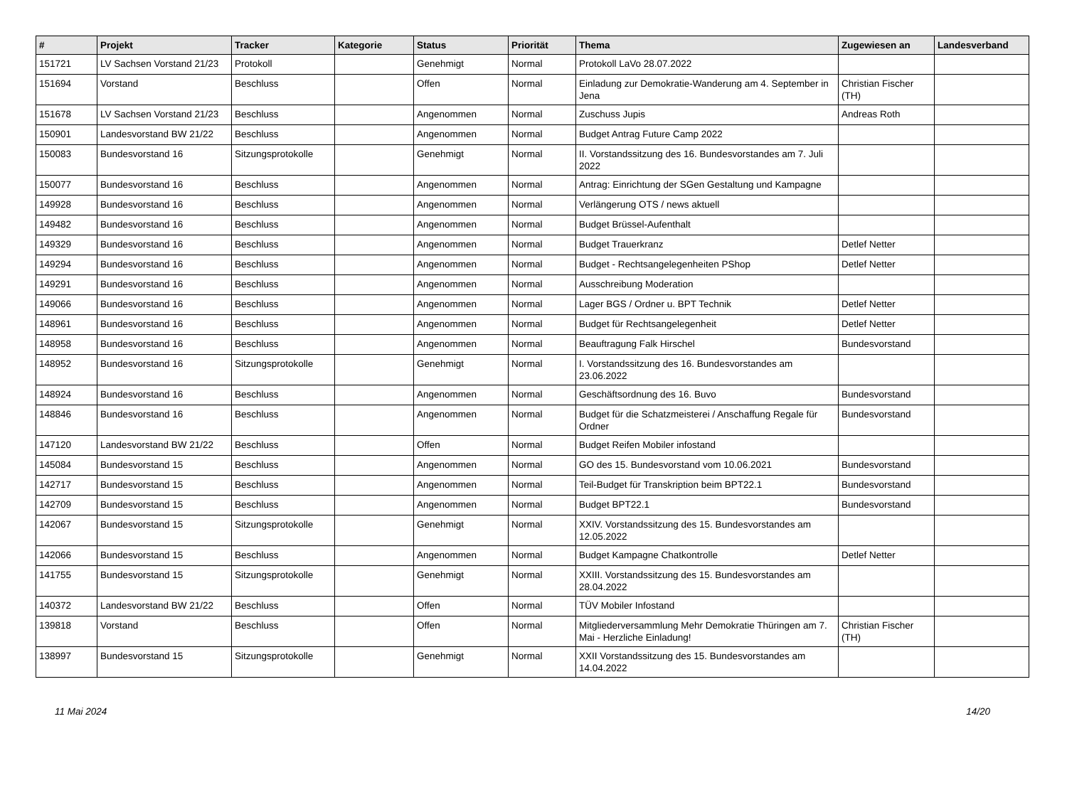| # | Projekt | Tracker | Kategorie | Status | Priorität | Thema | Zugewiesen an | Landesverband |
| --- | --- | --- | --- | --- | --- | --- | --- | --- |
| 151721 | LV Sachsen Vorstand 21/23 | Protokoll | | Genehmigt | Normal | Protokoll LaVo 28.07.2022 | | |
| 151694 | Vorstand | Beschluss | | Offen | Normal | Einladung zur Demokratie-Wanderung am 4. September in Jena | Christian Fischer (TH) | |
| 151678 | LV Sachsen Vorstand 21/23 | Beschluss | | Angenommen | Normal | Zuschuss Jupis | Andreas Roth | |
| 150901 | Landesvorstand BW 21/22 | Beschluss | | Angenommen | Normal | Budget Antrag Future Camp 2022 | | |
| 150083 | Bundesvorstand 16 | Sitzungsprotokolle | | Genehmigt | Normal | II. Vorstandssitzung des 16. Bundesvorstandes am 7. Juli 2022 | | |
| 150077 | Bundesvorstand 16 | Beschluss | | Angenommen | Normal | Antrag: Einrichtung der SGen Gestaltung und Kampagne | | |
| 149928 | Bundesvorstand 16 | Beschluss | | Angenommen | Normal | Verlängerung OTS / news aktuell | | |
| 149482 | Bundesvorstand 16 | Beschluss | | Angenommen | Normal | Budget Brüssel-Aufenthalt | | |
| 149329 | Bundesvorstand 16 | Beschluss | | Angenommen | Normal | Budget Trauerkranz | Detlef Netter | |
| 149294 | Bundesvorstand 16 | Beschluss | | Angenommen | Normal | Budget - Rechtsangelegenheiten PShop | Detlef Netter | |
| 149291 | Bundesvorstand 16 | Beschluss | | Angenommen | Normal | Ausschreibung Moderation | | |
| 149066 | Bundesvorstand 16 | Beschluss | | Angenommen | Normal | Lager BGS / Ordner u. BPT Technik | Detlef Netter | |
| 148961 | Bundesvorstand 16 | Beschluss | | Angenommen | Normal | Budget für Rechtsangelegenheit | Detlef Netter | |
| 148958 | Bundesvorstand 16 | Beschluss | | Angenommen | Normal | Beauftragung Falk Hirschel | Bundesvorstand | |
| 148952 | Bundesvorstand 16 | Sitzungsprotokolle | | Genehmigt | Normal | I. Vorstandssitzung des 16. Bundesvorstandes am 23.06.2022 | | |
| 148924 | Bundesvorstand 16 | Beschluss | | Angenommen | Normal | Geschäftsordnung des 16. Buvo | Bundesvorstand | |
| 148846 | Bundesvorstand 16 | Beschluss | | Angenommen | Normal | Budget für die Schatzmeisterei / Anschaffung Regale für Ordner | Bundesvorstand | |
| 147120 | Landesvorstand BW 21/22 | Beschluss | | Offen | Normal | Budget Reifen Mobiler infostand | | |
| 145084 | Bundesvorstand 15 | Beschluss | | Angenommen | Normal | GO des 15. Bundesvorstand vom 10.06.2021 | Bundesvorstand | |
| 142717 | Bundesvorstand 15 | Beschluss | | Angenommen | Normal | Teil-Budget für Transkription beim BPT22.1 | Bundesvorstand | |
| 142709 | Bundesvorstand 15 | Beschluss | | Angenommen | Normal | Budget BPT22.1 | Bundesvorstand | |
| 142067 | Bundesvorstand 15 | Sitzungsprotokolle | | Genehmigt | Normal | XXIV. Vorstandssitzung des 15. Bundesvorstandes am 12.05.2022 | | |
| 142066 | Bundesvorstand 15 | Beschluss | | Angenommen | Normal | Budget Kampagne Chatkontrolle | Detlef Netter | |
| 141755 | Bundesvorstand 15 | Sitzungsprotokolle | | Genehmigt | Normal | XXIII. Vorstandssitzung des 15. Bundesvorstandes am 28.04.2022 | | |
| 140372 | Landesvorstand BW 21/22 | Beschluss | | Offen | Normal | TÜV Mobiler Infostand | | |
| 139818 | Vorstand | Beschluss | | Offen | Normal | Mitgliederversammlung Mehr Demokratie Thüringen am 7. Mai - Herzliche Einladung! | Christian Fischer (TH) | |
| 138997 | Bundesvorstand 15 | Sitzungsprotokolle | | Genehmigt | Normal | XXII Vorstandssitzung des 15. Bundesvorstandes am 14.04.2022 | | |
11 Mai 2024 14/20